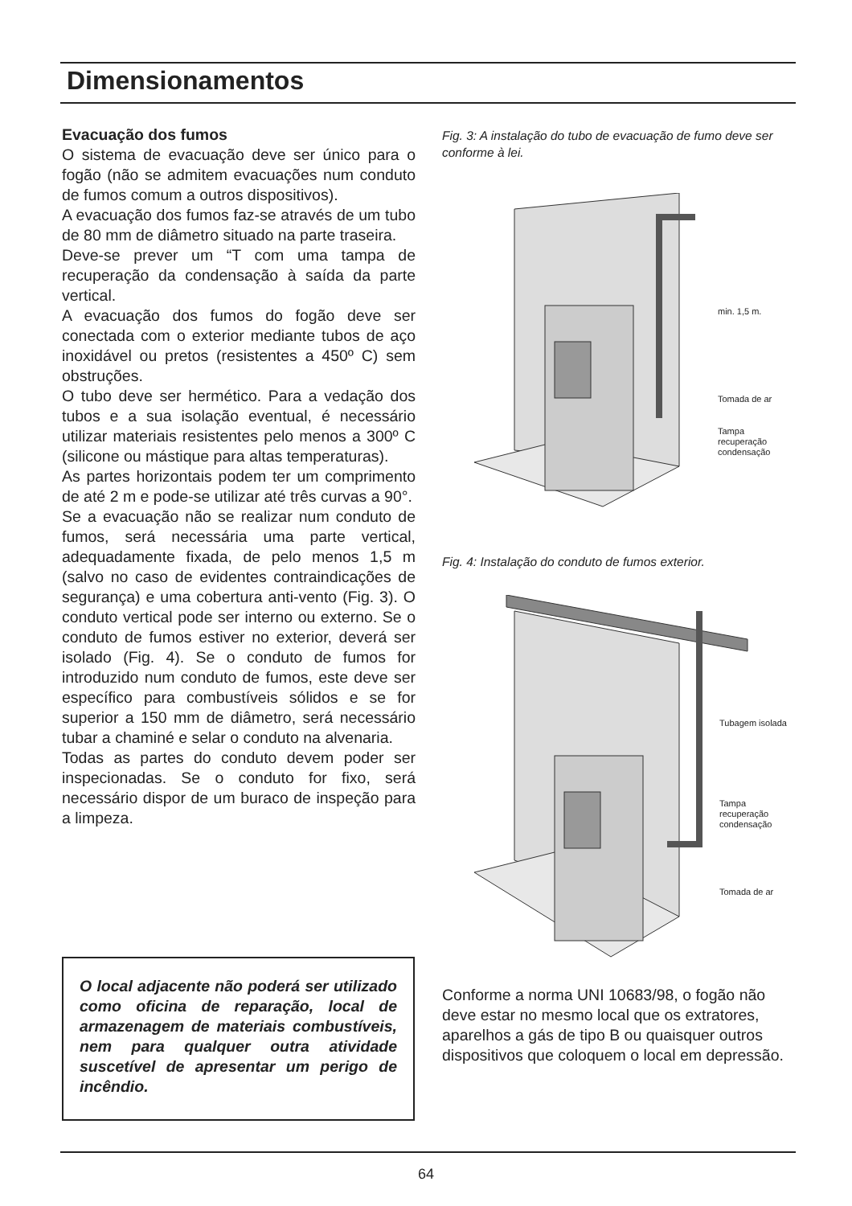Dimensionamentos
Evacuação dos fumos
O sistema de evacuação deve ser único para o fogão (não se admitem evacuações num conduto de fumos comum a outros dispositivos).
A evacuação dos fumos faz-se através de um tubo de 80 mm de diâmetro situado na parte traseira.
Deve-se prever um “T com uma tampa de recuperação da condensação à saída da parte vertical.
A evacuação dos fumos do fogão deve ser conectada com o exterior mediante tubos de aço inoxidável ou pretos (resistentes a 450º C) sem obstruções.
O tubo deve ser hermético. Para a vedação dos tubos e a sua isolação eventual, é necessário utilizar materiais resistentes pelo menos a 300º C (silicone ou mástique para altas temperaturas).
As partes horizontais podem ter um comprimento de até 2 m e pode-se utilizar até três curvas a 90°.
Se a evacuação não se realizar num conduto de fumos, será necessária uma parte vertical, adequadamente fixada, de pelo menos 1,5 m (salvo no caso de evidentes contraindicações de segurança) e uma cobertura anti-vento (Fig. 3). O conduto vertical pode ser interno ou externo. Se o conduto de fumos estiver no exterior, deverá ser isolado (Fig. 4). Se o conduto de fumos for introduzido num conduto de fumos, este deve ser específico para combustíveis sólidos e se for superior a 150 mm de diâmetro, será necessário tubar a chaminé e selar o conduto na alvenaria.
Todas as partes do conduto devem poder ser inspecionadas. Se o conduto for fixo, será necessário dispor de um buraco de inspeção para a limpeza.
O local adjacente não poderá ser utilizado como oficina de reparação, local de armazenagem de materiais combustíveis, nem para qualquer outra atividade suscetível de apresentar um perigo de incêndio.
Fig. 3: A instalação do tubo de evacuação de fumo deve ser conforme à lei.
min. 1,5 m.
Tomada de ar
Tampa
recuperação
condensação
Fig. 4: Instalação do conduto de fumos exterior.
Tubagem isolada
Tampa
recuperação
condensação
Tomada de ar
Conforme a norma UNI 10683/98, o fogão não deve estar no mesmo local que os extratores, aparelhos a gás de tipo B ou quaisquer outros dispositivos que coloquem o local em depressão.
64